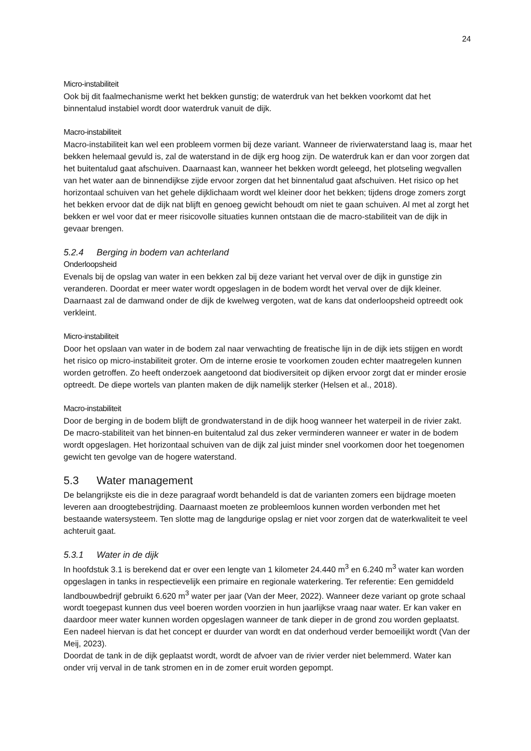24
Micro-instabiliteit
Ook bij dit faalmechanisme werkt het bekken gunstig; de waterdruk van het bekken voorkomt dat het binnentalud instabiel wordt door waterdruk vanuit de dijk.
Macro-instabiliteit
Macro-instabiliteit kan wel een probleem vormen bij deze variant. Wanneer de rivierwaterstand laag is, maar het bekken helemaal gevuld is, zal de waterstand in de dijk erg hoog zijn. De waterdruk kan er dan voor zorgen dat het buitentalud gaat afschuiven. Daarnaast kan, wanneer het bekken wordt geleegd, het plotseling wegvallen van het water aan de binnendijkse zijde ervoor zorgen dat het binnentalud gaat afschuiven. Het risico op het horizontaal schuiven van het gehele dijklichaam wordt wel kleiner door het bekken; tijdens droge zomers zorgt het bekken ervoor dat de dijk nat blijft en genoeg gewicht behoudt om niet te gaan schuiven. Al met al zorgt het bekken er wel voor dat er meer risicovolle situaties kunnen ontstaan die de macro-stabiliteit van de dijk in gevaar brengen.
5.2.4 Berging in bodem van achterland
Onderloopsheid
Evenals bij de opslag van water in een bekken zal bij deze variant het verval over de dijk in gunstige zin veranderen. Doordat er meer water wordt opgeslagen in de bodem wordt het verval over de dijk kleiner. Daarnaast zal de damwand onder de dijk de kwelweg vergoten, wat de kans dat onderloopsheid optreedt ook verkleint.
Micro-instabiliteit
Door het opslaan van water in de bodem zal naar verwachting de freatische lijn in de dijk iets stijgen en wordt het risico op micro-instabiliteit groter. Om de interne erosie te voorkomen zouden echter maatregelen kunnen worden getroffen. Zo heeft onderzoek aangetoond dat biodiversiteit op dijken ervoor zorgt dat er minder erosie optreedt. De diepe wortels van planten maken de dijk namelijk sterker (Helsen et al., 2018).
Macro-instabiliteit
Door de berging in de bodem blijft de grondwaterstand in de dijk hoog wanneer het waterpeil in de rivier zakt. De macro-stabiliteit van het binnen-en buitentalud zal dus zeker verminderen wanneer er water in de bodem wordt opgeslagen. Het horizontaal schuiven van de dijk zal juist minder snel voorkomen door het toegenomen gewicht ten gevolge van de hogere waterstand.
5.3 Water management
De belangrijkste eis die in deze paragraaf wordt behandeld is dat de varianten zomers een bijdrage moeten leveren aan droogtebestrijding. Daarnaast moeten ze probleemloos kunnen worden verbonden met het bestaande watersysteem. Ten slotte mag de langdurige opslag er niet voor zorgen dat de waterkwaliteit te veel achteruit gaat.
5.3.1 Water in de dijk
In hoofdstuk 3.1 is berekend dat er over een lengte van 1 kilometer 24.440 m<sup>3</sup> en 6.240 m<sup>3</sup> water kan worden opgeslagen in tanks in respectievelijk een primaire en regionale waterkering. Ter referentie: Een gemiddeld landbouwbedrijf gebruikt 6.620 m<sup>3</sup> water per jaar (Van der Meer, 2022). Wanneer deze variant op grote schaal wordt toegepast kunnen dus veel boeren worden voorzien in hun jaarlijkse vraag naar water. Er kan vaker en daardoor meer water kunnen worden opgeslagen wanneer de tank dieper in de grond zou worden geplaatst. Een nadeel hiervan is dat het concept er duurder van wordt en dat onderhoud verder bemoeilijkt wordt (Van der Meij, 2023).
Doordat de tank in de dijk geplaatst wordt, wordt de afvoer van de rivier verder niet belemmerd. Water kan onder vrij verval in de tank stromen en in de zomer eruit worden gepompt.